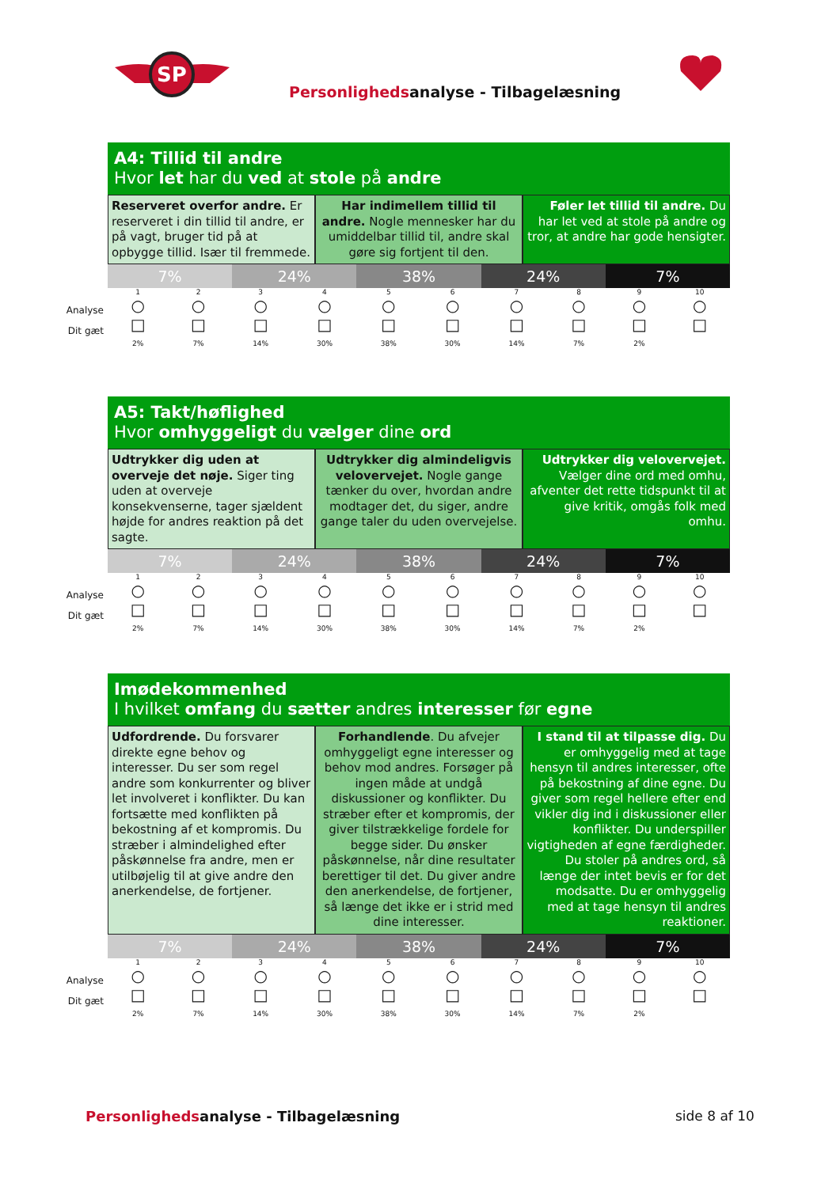SP
Personlighedsanalyse - Tilbagelæsning
A4: Tillid til andre
Hvor let har du ved at stole på andre
Reserveret overfor andre. Er reserveret i din tillid til andre, er på vagt, bruger tid på at opbygge tillid. Især til fremmede.
Har indimellem tillid til andre. Nogle mennesker har du umiddelbar tillid til, andre skal gøre sig fortjent til den.
Føler let tillid til andre. Du har let ved at stole på andre og tror, at andre har gode hensigter.
7% 24% 38% 24% 7%
Analyse
Dit gæt
| 1 ○ | 2 ○ | 3 ○ | 4 ○ | 5 ○ | 6 ○ | 7 ○ | 8 ○ | 9 ○ | 10 ○ |
| □ | □ | □ | □ | □ | □ | □ | □ | □ | □ |
| 2% | 7% | 14% | 30% | 38% | 30% | 14% | 7% | 2% | |
A5: Takt/høflighed
Hvor omhyggeligt du vælger dine ord
Udtrykker dig uden at overveje det nøje. Siger ting uden at overveje konsekvenserne, tager sjældent højde for andres reaktion på det sagte.
Udtrykker dig almindeligvis velovervejet. Nogle gange tænker du over, hvordan andre modtager det, du siger, andre gange taler du uden overvejelse.
Udtrykker dig velovervejet. Vælger dine ord med omhu, afventer det rette tidspunkt til at give kritik, omgås folk med omhu.
7% 24% 38% 24% 7%
Analyse
Dit gæt
| 1 ○ | 2 ○ | 3 ○ | 4 ○ | 5 ○ | 6 ○ | 7 ○ | 8 ○ | 9 ○ | 10 ○ |
| □ | □ | □ | □ | □ | □ | □ | □ | □ | □ |
| 2% | 7% | 14% | 30% | 38% | 30% | 14% | 7% | 2% | |
Imødekommenhed
I hvilket omfang du sætter andres interesser før egne
Udfordrende. Du forsvarer direkte egne behov og interesser. Du ser som regel andre som konkurrenter og bliver let involveret i konflikter. Du kan fortsætte med konflikten på bekostning af et kompromis. Du stræber i almindelighed efter påskønnelse fra andre, men er utilbøjelig til at give andre den anerkendelse, de fortjener.
Forhandlende. Du afvejer omhyggeligt egne interesser og behov mod andres. Forsøger på ingen måde at undgå diskussioner og konflikter. Du stræber efter et kompromis, der giver tilstrækkelige fordele for begge sider. Du ønsker påskønnelse, når dine resultater berettiger til det. Du giver andre den anerkendelse, de fortjener, så længe det ikke er i strid med dine interesser.
I stand til at tilpasse dig. Du er omhyggelig med at tage hensyn til andres interesser, ofte på bekostning af dine egne. Du giver som regel hellere efter end vikler dig ind i diskussioner eller konflikter. Du underspiller vigtigheden af egne færdigheder. Du stoler på andres ord, så længe der intet bevis er for det modsatte. Du er omhyggelig med at tage hensyn til andres reaktioner.
7% 24% 38% 24% 7%
Analyse
Dit gæt
| 1 ○ | 2 ○ | 3 ○ | 4 ○ | 5 ○ | 6 ○ | 7 ○ | 8 ○ | 9 ○ | 10 ○ |
| □ | □ | □ | □ | □ | □ | □ | □ | □ | □ |
| 2% | 7% | 14% | 30% | 38% | 30% | 14% | 7% | 2% | |
Personlighedsanalyse - Tilbagelæsning
side 8 af 10